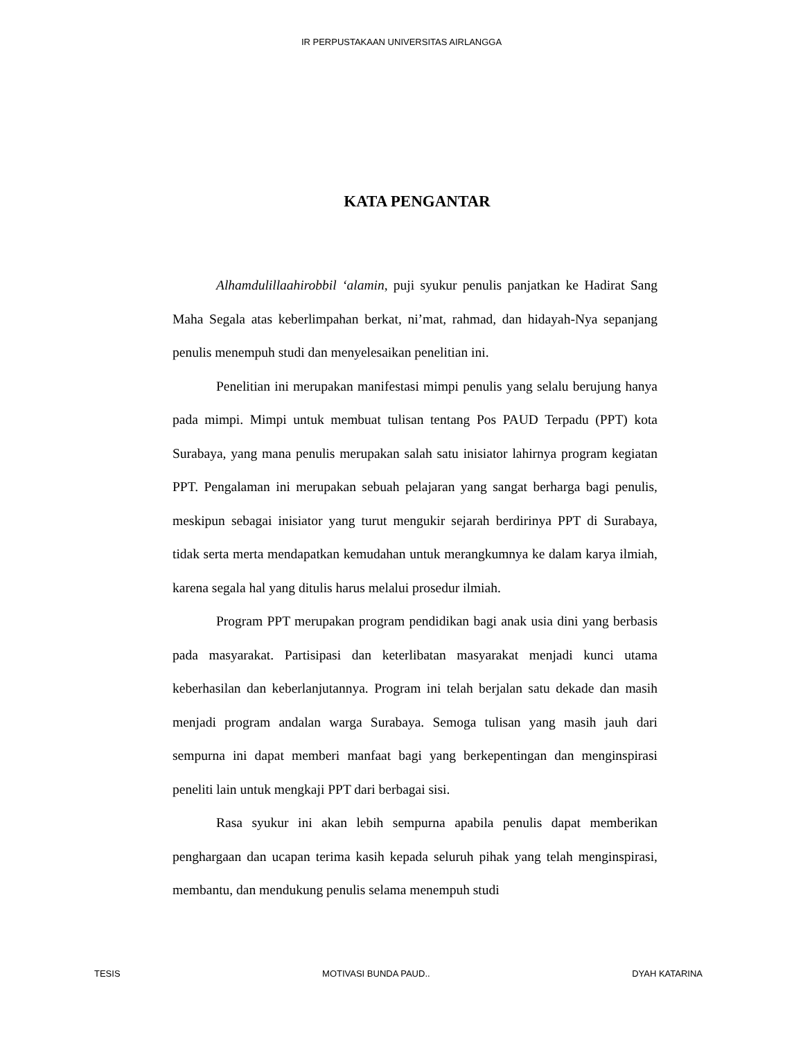IR PERPUSTAKAAN UNIVERSITAS AIRLANGGA
KATA PENGANTAR
Alhamdulillaahirobbil ‘alamin, puji syukur penulis panjatkan ke Hadirat Sang Maha Segala atas keberlimpahan berkat, ni’mat, rahmad, dan hidayah-Nya sepanjang penulis menempuh studi dan menyelesaikan penelitian ini.
Penelitian ini merupakan manifestasi mimpi penulis yang selalu berujung hanya pada mimpi. Mimpi untuk membuat tulisan tentang Pos PAUD Terpadu (PPT) kota Surabaya, yang mana penulis merupakan salah satu inisiator lahirnya program kegiatan PPT. Pengalaman ini merupakan sebuah pelajaran yang sangat berharga bagi penulis, meskipun sebagai inisiator yang turut mengukir sejarah berdirinya PPT di Surabaya, tidak serta merta mendapatkan kemudahan untuk merangkumnya ke dalam karya ilmiah, karena segala hal yang ditulis harus melalui prosedur ilmiah.
Program PPT merupakan program pendidikan bagi anak usia dini yang berbasis pada masyarakat. Partisipasi dan keterlibatan masyarakat menjadi kunci utama keberhasilan dan keberlanjutannya. Program ini telah berjalan satu dekade dan masih menjadi program andalan warga Surabaya. Semoga tulisan yang masih jauh dari sempurna ini dapat memberi manfaat bagi yang berkepentingan dan menginspirasi peneliti lain untuk mengkaji PPT dari berbagai sisi.
Rasa syukur ini akan lebih sempurna apabila penulis dapat memberikan penghargaan dan ucapan terima kasih kepada seluruh pihak yang telah menginspirasi, membantu, dan mendukung penulis selama menempuh studi
TESIS MOTIVASI BUNDA PAUD.. DYAH KATARINA